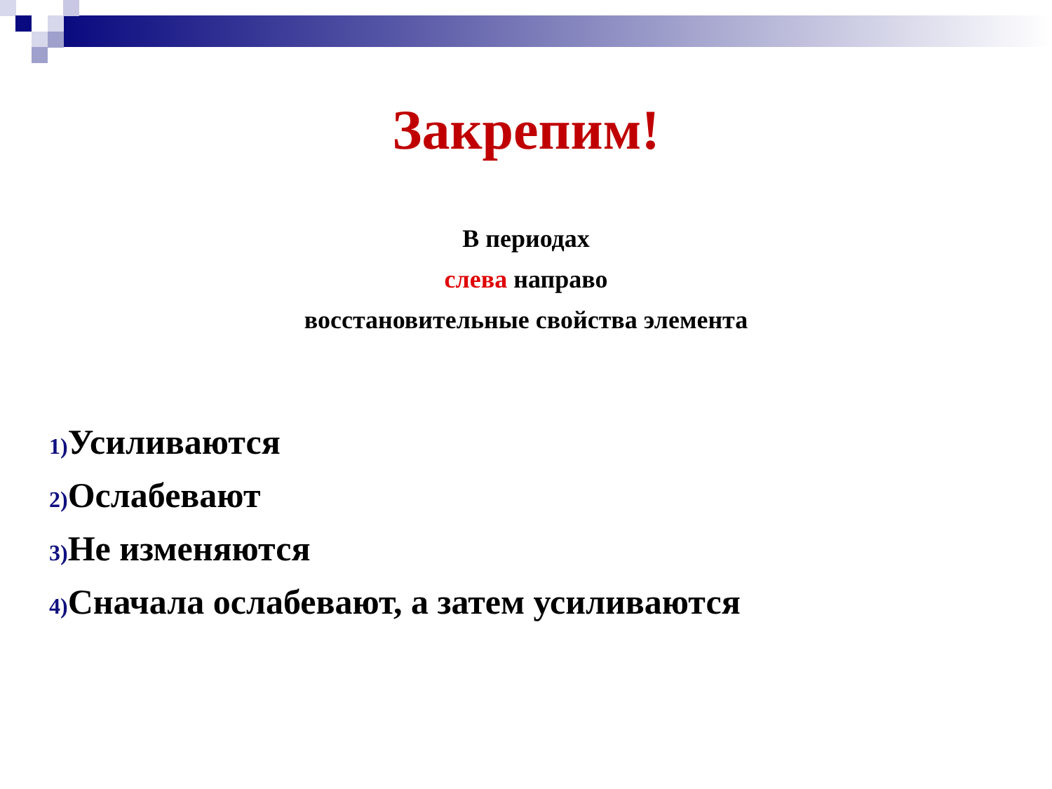Закрепим!
В периодах
слева направо
восстановительные свойства элемента
1) Усиливаются
2) Ослабевают
3) Не изменяются
4) Сначала ослабевают, а затем усиливаются